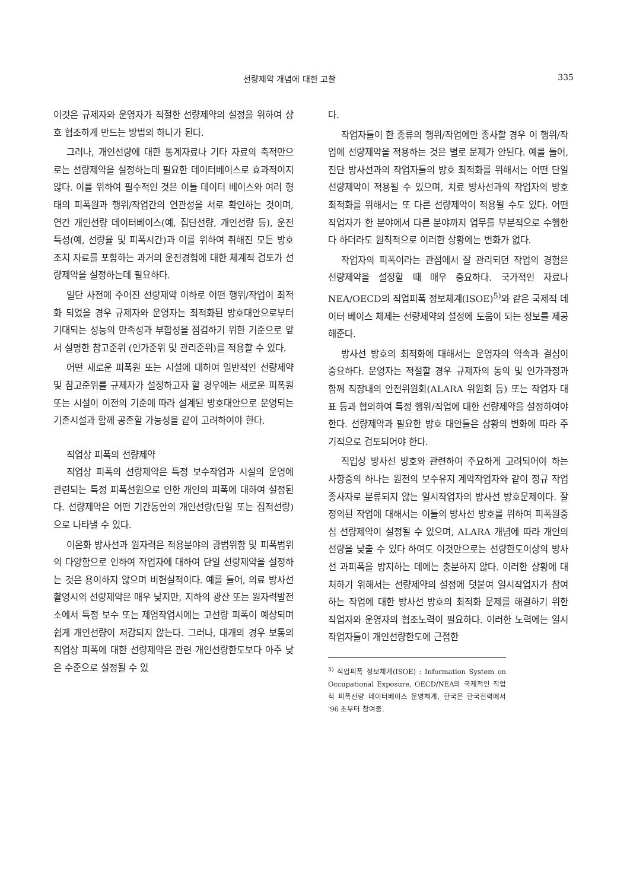선량제약 개념에 대한 고찰 335
이것은 규제자와 운영자가 적절한 선량제약의 설정을 위하여 상호 협조하게 만드는 방법의 하나가 된다.
그러나, 개인선량에 대한 통계자료나 기타 자료의 축적만으로는 선량제약을 설정하는데 필요한 데이터베이스로 효과적이지 않다. 이를 위하여 필수적인 것은 이들 데이터 베이스와 여러 형태의 피폭원과 행위/작업간의 연관성을 서로 확인하는 것이며, 연간 개인선량 데이터베이스(예, 집단선량, 개인선량 등), 운전특성(예, 선량율 및 피폭시간)과 이를 위하여 취해진 모든 방호조치 자료를 포함하는 과거의 운전경험에 대한 체계적 검토가 선량제약을 설정하는데 필요하다.
일단 사전에 주어진 선량제약 이하로 어떤 행위/작업이 최적화 되었을 경우 규제자와 운영자는 최적화된 방호대안으로부터 기대되는 성능의 만족성과 부합성을 점검하기 위한 기준으로 앞서 설명한 참고준위 (인가준위 및 관리준위)를 적용할 수 있다.
어떤 새로운 피폭원 또는 시설에 대하여 일반적인 선량제약 및 참고준위를 규제자가 설정하고자 할 경우에는 새로운 피폭원 또는 시설이 이전의 기준에 따라 설계된 방호대안으로 운영되는 기존시설과 함께 공존할 가능성을 같이 고려하여야 한다.
직업상 피폭의 선량제약
직업상 피폭의 선량제약은 특정 보수작업과 시설의 운영에 관련되는 특정 피폭선원으로 인한 개인의 피폭에 대하여 설정된다. 선량제약은 어떤 기간동안의 개인선량(단일 또는 집적선량)으로 나타낼 수 있다.
이온화 방사선과 원자력은 적용분야의 광범위함 및 피폭범위의 다양함으로 인하여 작업자에 대하여 단일 선량제약을 설정하는 것은 용이하지 않으며 비현실적이다. 예를 들어, 의료 방사선 촬영시의 선량제약은 매우 낮지만, 지하의 광산 또는 원자력발전소에서 특정 보수 또는 제염작업시에는 고선량 피폭이 예상되며 쉽게 개인선량이 저감되지 않는다. 그러나, 대개의 경우 보통의 직업상 피폭에 대한 선량제약은 관련 개인선량한도보다 아주 낮은 수준으로 설정될 수 있
다.
작업자들이 한 종류의 행위/작업에만 종사할 경우 이 행위/작업에 선량제약을 적용하는 것은 별로 문제가 안된다. 예를 들어, 진단 방사선과의 작업자들의 방호 최적화를 위해서는 어떤 단일 선량제약이 적용될 수 있으며, 치료 방사선과의 작업자의 방호 최적화를 위해서는 또 다른 선량제약이 적용될 수도 있다. 어떤 작업자가 한 분야에서 다른 분야까지 업무를 부분적으로 수행한다 하더라도 원칙적으로 이러한 상황에는 변화가 없다.
작업자의 피폭이라는 관점에서 잘 관리되던 작업의 경험은 선량제약을 설정할 때 매우 중요하다. 국가적인 자료나 NEA/OECD의 직업피폭 정보체계(ISOE)<sup>5)</sup>와 같은 국제적 데이터 베이스 체제는 선량제약의 설정에 도움이 되는 정보를 제공해준다.
방사선 방호의 최적화에 대해서는 운영자의 약속과 결심이 중요하다. 운영자는 적절할 경우 규제자의 동의 및 인가과정과 함께 직장내의 안전위원회(ALARA 위원회 등) 또는 작업자 대표 등과 협의하여 특정 행위/작업에 대한 선량제약을 설정하여야 한다. 선량제약과 필요한 방호 대안들은 상황의 변화에 따라 주기적으로 검토되어야 한다.
직업상 방사선 방호와 관련하여 주요하게 고려되어야 하는 사항중의 하나는 원전의 보수유지 계약작업자와 같이 정규 작업종사자로 분류되지 않는 일시작업자의 방사선 방호문제이다. 잘 정의된 작업에 대해서는 이들의 방사선 방호를 위하여 피폭원중심 선량제약이 설정될 수 있으며, ALARA 개념에 따라 개인의 선량을 낮출 수 있다 하여도 이것만으로는 선량한도이상의 방사선 과피폭을 방지하는 데에는 충분하지 않다. 이러한 상황에 대처하기 위해서는 선량제약의 설정에 덧붙여 일시작업자가 참여하는 작업에 대한 방사선 방호의 최적화 문제를 해결하기 위한 작업자와 운영자의 협조노력이 필요하다. 이러한 노력에는 일시작업자들이 개인선량한도에 근접한
<sup>5)</sup> 직업피폭 정보체계(ISOE) : Information System on Occupational Exposure, OECD/NEA의 국제적인 직업적 피폭선량 데이터베이스 운영체계, 한국은 한국전력에서 '96 초부터 참여중.